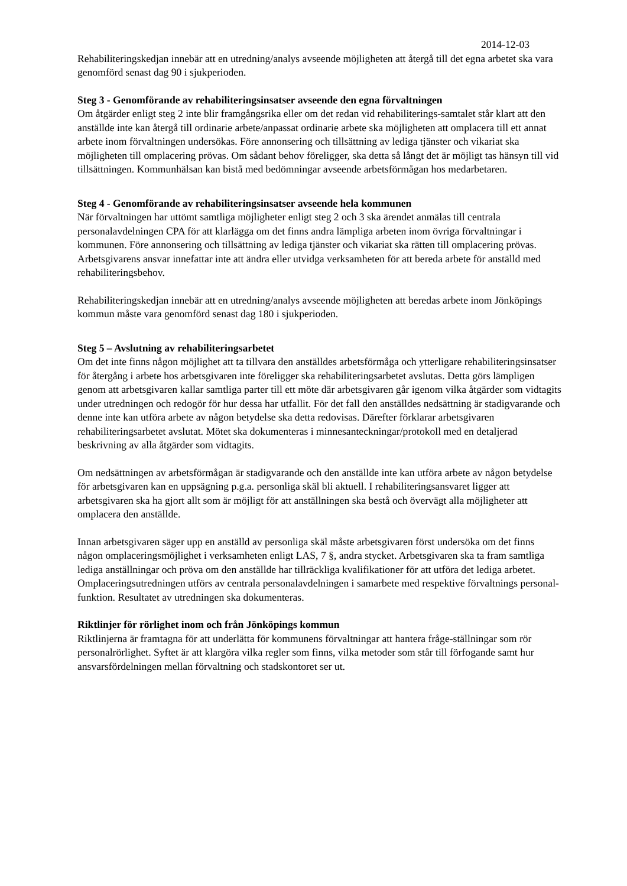2014-12-03
Rehabiliteringskedjan innebär att en utredning/analys avseende möjligheten att återgå till det egna arbetet ska vara genomförd senast dag 90 i sjukperioden.
Steg 3 - Genomförande av rehabiliteringsinsatser avseende den egna förvaltningen
Om åtgärder enligt steg 2 inte blir framgångsrika eller om det redan vid rehabiliterings-samtalet står klart att den anställde inte kan återgå till ordinarie arbete/anpassat ordinarie arbete ska möjligheten att omplacera till ett annat arbete inom förvaltningen undersökas. Före annonsering och tillsättning av lediga tjänster och vikariat ska möjligheten till omplacering prövas. Om sådant behov föreligger, ska detta så långt det är möjligt tas hänsyn till vid tillsättningen. Kommunhälsan kan bistå med bedömningar avseende arbetsförmågan hos medarbetaren.
Steg 4 - Genomförande av rehabiliteringsinsatser avseende hela kommunen
När förvaltningen har uttömt samtliga möjligheter enligt steg 2 och 3 ska ärendet anmälas till centrala personalavdelningen CPA för att klarlägga om det finns andra lämpliga arbeten inom övriga förvaltningar i kommunen. Före annonsering och tillsättning av lediga tjänster och vikariat ska rätten till omplacering prövas. Arbetsgivarens ansvar innefattar inte att ändra eller utvidga verksamheten för att bereda arbete för anställd med rehabiliteringsbehov.
Rehabiliteringskedjan innebär att en utredning/analys avseende möjligheten att beredas arbete inom Jönköpings kommun måste vara genomförd senast dag 180 i sjukperioden.
Steg 5 – Avslutning av rehabiliteringsarbetet
Om det inte finns någon möjlighet att ta tillvara den anställdes arbetsförmåga och ytterligare rehabiliteringsinsatser för återgång i arbete hos arbetsgivaren inte föreligger ska rehabiliteringsarbetet avslutas. Detta görs lämpligen genom att arbetsgivaren kallar samtliga parter till ett möte där arbetsgivaren går igenom vilka åtgärder som vidtagits under utredningen och redogör för hur dessa har utfallit. För det fall den anställdes nedsättning är stadigvarande och denne inte kan utföra arbete av någon betydelse ska detta redovisas. Därefter förklarar arbetsgivaren rehabiliteringsarbetet avslutat. Mötet ska dokumenteras i minnesanteckningar/protokoll med en detaljerad beskrivning av alla åtgärder som vidtagits.
Om nedsättningen av arbetsförmågan är stadigvarande och den anställde inte kan utföra arbete av någon betydelse för arbetsgivaren kan en uppsägning p.g.a. personliga skäl bli aktuell. I rehabiliteringsansvaret ligger att arbetsgivaren ska ha gjort allt som är möjligt för att anställningen ska bestå och övervägt alla möjligheter att omplacera den anställde.
Innan arbetsgivaren säger upp en anställd av personliga skäl måste arbetsgivaren först undersöka om det finns någon omplaceringsmöjlighet i verksamheten enligt LAS, 7 §, andra stycket. Arbetsgivaren ska ta fram samtliga lediga anställningar och pröva om den anställde har tillräckliga kvalifikationer för att utföra det lediga arbetet. Omplaceringsutredningen utförs av centrala personalavdelningen i samarbete med respektive förvaltnings personal-funktion. Resultatet av utredningen ska dokumenteras.
Riktlinjer för rörlighet inom och från Jönköpings kommun
Riktlinjerna är framtagna för att underlätta för kommunens förvaltningar att hantera fråge-ställningar som rör personalrörlighet. Syftet är att klargöra vilka regler som finns, vilka metoder som står till förfogande samt hur ansvarsfördelningen mellan förvaltning och stadskontoret ser ut.